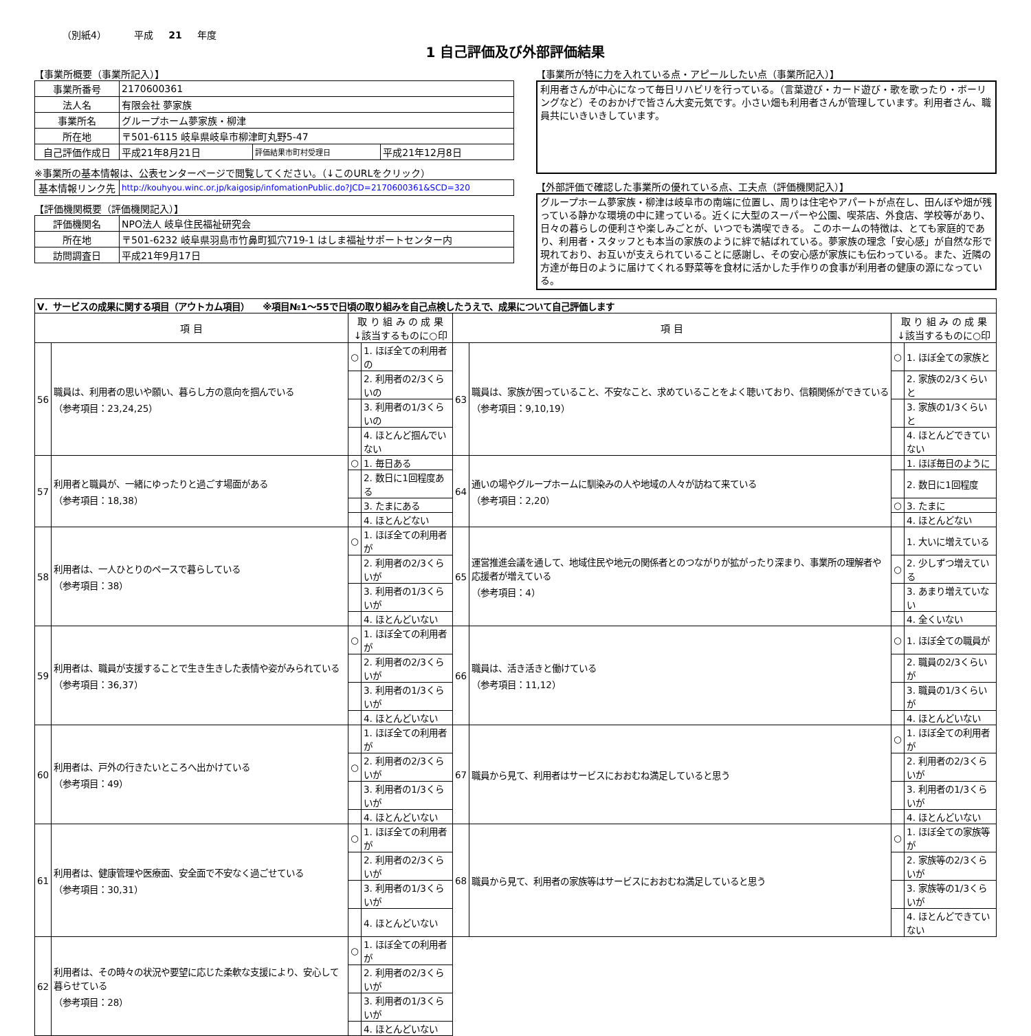（別紙4） 平成 21 年度
1 自己評価及び外部評価結果
【事業所概要（事業所記入）】
| 事業所番号 | 2170600361 | | |
| 法人名 | 有限会社 夢家族 | | |
| 事業所名 | グループホーム夢家族・柳津 | | |
| 所在地 | 〒501-6115 岐阜県岐阜市柳津町丸野5-47 | | |
| 自己評価作成日 | 平成21年8月21日 | 評価結果市町村受理日 | 平成21年12月8日 |
※事業所の基本情報は、公表センターページで閲覧してください。（↓このURLをクリック）
| 基本情報リンク先 | http://kouhyou.winc.or.jp/kaigosip/infomationPublic.do?JCD=2170600361&SCD=320 |
【評価機関概要（評価機関記入）】
| 評価機関名 | NPO法人 岐阜住民福祉研究会 |
| 所在地 | 〒501-6232 岐阜県羽島市竹鼻町狐穴719-1 はしま福祉サポートセンター内 |
| 訪問調査日 | 平成21年9月17日 |
【事業所が特に力を入れている点・アピールしたい点（事業所記入）】
利用者さんが中心になって毎日リハビリを行っている。（言葉遊び・カード遊び・歌を歌ったり・ボーリングなど）そのおかげで皆さん大変元気です。小さい畑も利用者さんが管理しています。利用者さん、職員共にいきいきしています。
【外部評価で確認した事業所の優れている点、工夫点（評価機関記入）】
グループホーム夢家族・柳津は岐阜市の南端に位置し、周りは住宅やアパートが点在し、田んぼや畑が残っている静かな環境の中に建っている。近くに大型のスーパーや公園、喫茶店、外食店、学校等があり、日々の暮らしの便利さや楽しみごとが、いつでも満喫できる。 このホームの特徴は、とても家庭的であり、利用者・スタッフとも本当の家族のように絆で結ばれている。夢家族の理念「安心感」が自然な形で現れており、お互いが支えられていることに感謝し、その安心感が家族にも伝わっている。また、近隣の方達が毎日のように届けてくれる野菜等を食材に活かした手作りの食事が利用者の健康の源になっている。
| V．サービスの成果に関する項目（アウトカム項目） ※項目№1～55で日頃の取り組みを自己点検したうえで、成果について自己評価します | | | | | | | |
| 項 目 | | 取 り 組 み の 成 果 ↓該当するものに○印 | | 項 目 | | 取 り 組 み の 成 果 ↓該当するものに○印 | |
| 56 | 職員は、利用者の思いや願い、暮らし方の意向を掴んでいる （参考項目：23,24,25） | ○ | 1. ほぼ全ての利用者の | 63 | 職員は、家族が困っていること、不安なこと、求めていることをよく聴いており、信頼関係ができている （参考項目：9,10,19） | ○ | 1. ほぼ全ての家族と |
| | | | 2. 利用者の2/3くらいの | | | | 2. 家族の2/3くらいと |
| | | | 3. 利用者の1/3くらいの | | | | 3. 家族の1/3くらいと |
| | | | 4. ほとんど掴んでいない | | | | 4. ほとんどできていない |
| 57 | 利用者と職員が、一緒にゆったりと過ごす場面がある （参考項目：18,38） | ○ | 1. 毎日ある | 64 | 通いの場やグループホームに馴染みの人や地域の人々が訪ねて来ている （参考項目：2,20） | | 1. ほぼ毎日のように |
| | | | 2. 数日に1回程度ある | | | | 2. 数日に1回程度 |
| | | | 3. たまにある | | | ○ | 3. たまに |
| | | | 4. ほとんどない | | | | 4. ほとんどない |
| 58 | 利用者は、一人ひとりのペースで暮らしている （参考項目：38） | ○ | 1. ほぼ全ての利用者が | 65 | 運営推進会議を通して、地域住民や地元の関係者とのつながりが拡がったり深まり、事業所の理解者や応援者が増えている （参考項目：4） | | 1. 大いに増えている |
| | | | 2. 利用者の2/3くらいが | | | ○ | 2. 少しずつ増えている |
| | | | 3. 利用者の1/3くらいが | | | | 3. あまり増えていない |
| | | | 4. ほとんどいない | | | | 4. 全くいない |
| 59 | 利用者は、職員が支援することで生き生きした表情や姿がみられている （参考項目：36,37） | ○ | 1. ほぼ全ての利用者が | 66 | 職員は、活き活きと働けている （参考項目：11,12） | ○ | 1. ほぼ全ての職員が |
| | | | 2. 利用者の2/3くらいが | | | | 2. 職員の2/3くらいが |
| | | | 3. 利用者の1/3くらいが | | | | 3. 職員の1/3くらいが |
| | | | 4. ほとんどいない | | | | 4. ほとんどいない |
| 60 | 利用者は、戸外の行きたいところへ出かけている （参考項目：49） | | 1. ほぼ全ての利用者が | 67 | 職員から見て、利用者はサービスにおおむね満足していると思う | ○ | 1. ほぼ全ての利用者が |
| | | ○ | 2. 利用者の2/3くらいが | | | | 2. 利用者の2/3くらいが |
| | | | 3. 利用者の1/3くらいが | | | | 3. 利用者の1/3くらいが |
| | | | 4. ほとんどいない | | | | 4. ほとんどいない |
| 61 | 利用者は、健康管理や医療面、安全面で不安なく過ごせている （参考項目：30,31） | ○ | 1. ほぼ全ての利用者が | 68 | 職員から見て、利用者の家族等はサービスにおおむね満足していると思う | ○ | 1. ほぼ全ての家族等が |
| | | | 2. 利用者の2/3くらいが | | | | 2. 家族等の2/3くらいが |
| | | | 3. 利用者の1/3くらいが | | | | 3. 家族等の1/3くらいが |
| | | | 4. ほとんどいない | | | | 4. ほとんどできていない |
| 62 | 利用者は、その時々の状況や要望に応じた柔軟な支援により、安心して暮らせている （参考項目：28） | ○ | 1. ほぼ全ての利用者が | | | | |
| | | | 2. 利用者の2/3くらいが | | | | |
| | | | 3. 利用者の1/3くらいが | | | | |
| | | | 4. ほとんどいない | | | | |